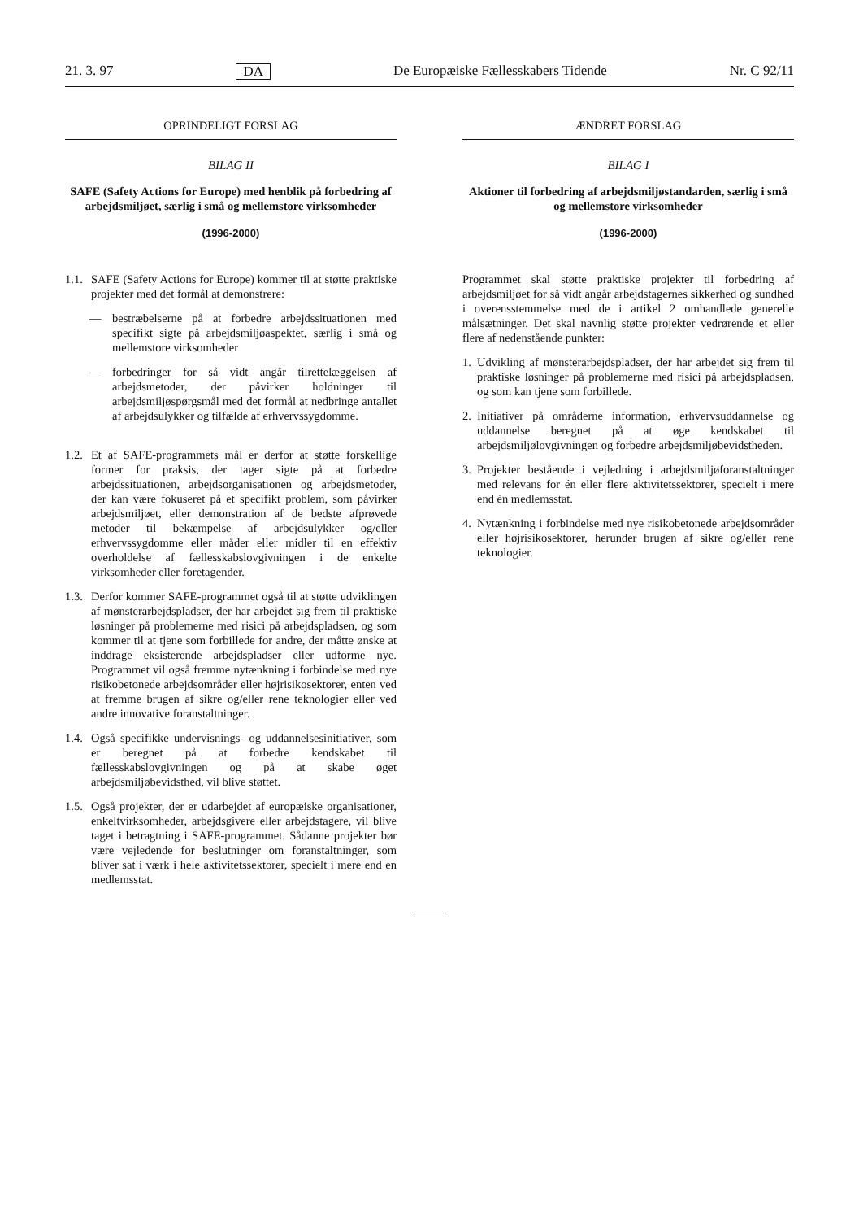21. 3. 97 DA De Europæiske Fællesskabers Tidende Nr. C 92/11
OPRINDELIGT FORSLAG
BILAG II
SAFE (Safety Actions for Europe) med henblik på forbedring af arbejdsmiljøet, særlig i små og mellemstore virksomheder
(1996-2000)
1.1. SAFE (Safety Actions for Europe) kommer til at støtte praktiske projekter med det formål at demonstrere:
— bestræbelserne på at forbedre arbejdssituationen med specifikt sigte på arbejdsmiljøaspektet, særlig i små og mellemstore virksomheder
— forbedringer for så vidt angår tilrettelæggelsen af arbejdsmetoder, der påvirker holdninger til arbejdsmiljøspørgsmål med det formål at nedbringe antallet af arbejdsulykker og tilfælde af erhvervssygdomme.
1.2. Et af SAFE-programmets mål er derfor at støtte forskellige former for praksis, der tager sigte på at forbedre arbejdssituationen, arbejdsorganisationen og arbejdsmetoder, der kan være fokuseret på et specifikt problem, som påvirker arbejdsmiljøet, eller demonstration af de bedste afprøvede metoder til bekæmpelse af arbejdsulykker og/eller erhvervssygdomme eller måder eller midler til en effektiv overholdelse af fællesskabslovgivningen i de enkelte virksomheder eller foretagender.
1.3. Derfor kommer SAFE-programmet også til at støtte udviklingen af mønsterarbejdspladser, der har arbejdet sig frem til praktiske løsninger på problemerne med risici på arbejdspladsen, og som kommer til at tjene som forbillede for andre, der måtte ønske at inddrage eksisterende arbejdspladser eller udforme nye. Programmet vil også fremme nytænkning i forbindelse med nye risikobetonede arbejdsområder eller højrisikosektorer, enten ved at fremme brugen af sikre og/eller rene teknologier eller ved andre innovative foranstaltninger.
1.4. Også specifikke undervisnings- og uddannelsesinitiativer, som er beregnet på at forbedre kendskabet til fællesskabslovgivningen og på at skabe øget arbejdsmiljøbevidsthed, vil blive støttet.
1.5. Også projekter, der er udarbejdet af europæiske organisationer, enkeltvirksomheder, arbejdsgivere eller arbejdstagere, vil blive taget i betragtning i SAFE-programmet. Sådanne projekter bør være vejledende for beslutninger om foranstaltninger, som bliver sat i værk i hele aktivitetssektorer, specielt i mere end en medlemsstat.
ÆNDRET FORSLAG
BILAG I
Aktioner til forbedring af arbejdsmiljøstandarden, særlig i små og mellemstore virksomheder
(1996-2000)
Programmet skal støtte praktiske projekter til forbedring af arbejdsmiljøet for så vidt angår arbejdstagernes sikkerhed og sundhed i overensstemmelse med de i artikel 2 omhandlede generelle målsætninger. Det skal navnlig støtte projekter vedrørende et eller flere af nedenstående punkter:
1. Udvikling af mønsterarbejdspladser, der har arbejdet sig frem til praktiske løsninger på problemerne med risici på arbejdspladsen, og som kan tjene som forbillede.
2. Initiativer på områderne information, erhvervsuddannelse og uddannelse beregnet på at øge kendskabet til arbejdsmiljølovgivningen og forbedre arbejdsmiljøbevidstheden.
3. Projekter bestående i vejledning i arbejdsmiljøforanstaltninger med relevans for én eller flere aktivitetssektorer, specielt i mere end én medlemsstat.
4. Nytænkning i forbindelse med nye risikobetonede arbejdsområder eller højrisikosektorer, herunder brugen af sikre og/eller rene teknologier.